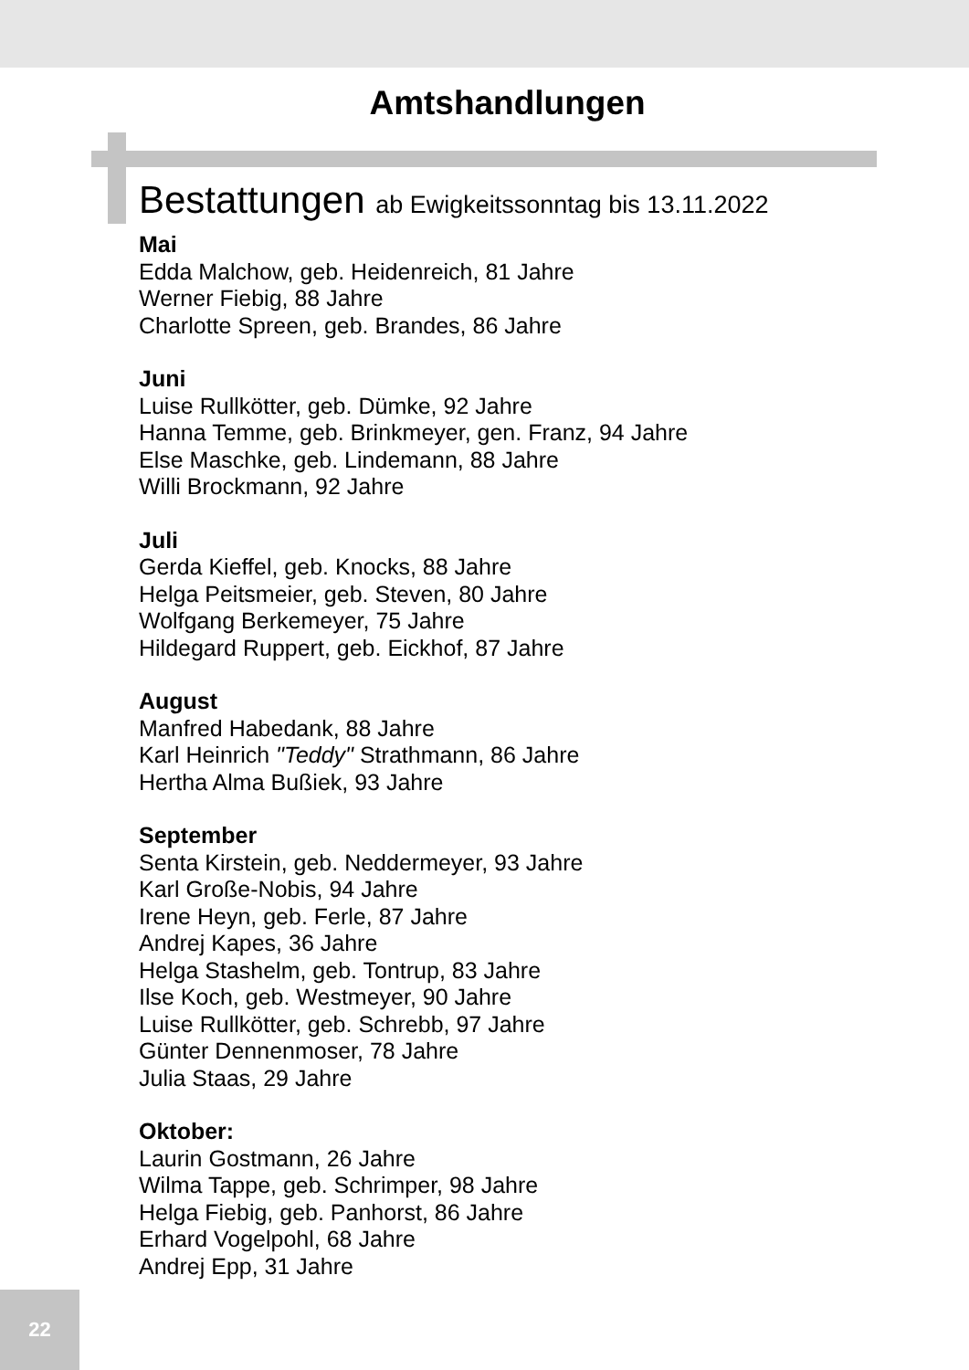Amtshandlungen
Bestattungen ab Ewigkeitssonntag bis 13.11.2022
Mai
Edda Malchow, geb. Heidenreich, 81 Jahre
Werner Fiebig, 88 Jahre
Charlotte Spreen, geb. Brandes, 86 Jahre
Juni
Luise Rullkötter, geb. Dümke, 92 Jahre
Hanna Temme, geb. Brinkmeyer, gen. Franz, 94 Jahre
Else Maschke, geb. Lindemann, 88 Jahre
Willi Brockmann, 92 Jahre
Juli
Gerda Kieffel, geb. Knocks, 88 Jahre
Helga Peitsmeier, geb. Steven, 80 Jahre
Wolfgang Berkemeyer, 75 Jahre
Hildegard Ruppert, geb. Eickhof, 87 Jahre
August
Manfred Habedank, 88 Jahre
Karl Heinrich "Teddy" Strathmann, 86 Jahre
Hertha Alma Bußiek, 93 Jahre
September
Senta Kirstein, geb. Neddermeyer, 93 Jahre
Karl Große-Nobis, 94 Jahre
Irene Heyn, geb. Ferle, 87 Jahre
Andrej Kapes, 36 Jahre
Helga Stashelm, geb. Tontrup, 83 Jahre
Ilse Koch, geb. Westmeyer, 90 Jahre
Luise Rullkötter, geb. Schrebb, 97 Jahre
Günter Dennenmoser, 78 Jahre
Julia Staas, 29 Jahre
Oktober:
Laurin Gostmann, 26 Jahre
Wilma Tappe, geb. Schrimper, 98 Jahre
Helga Fiebig, geb. Panhorst, 86 Jahre
Erhard Vogelpohl, 68 Jahre
Andrej Epp, 31 Jahre
22